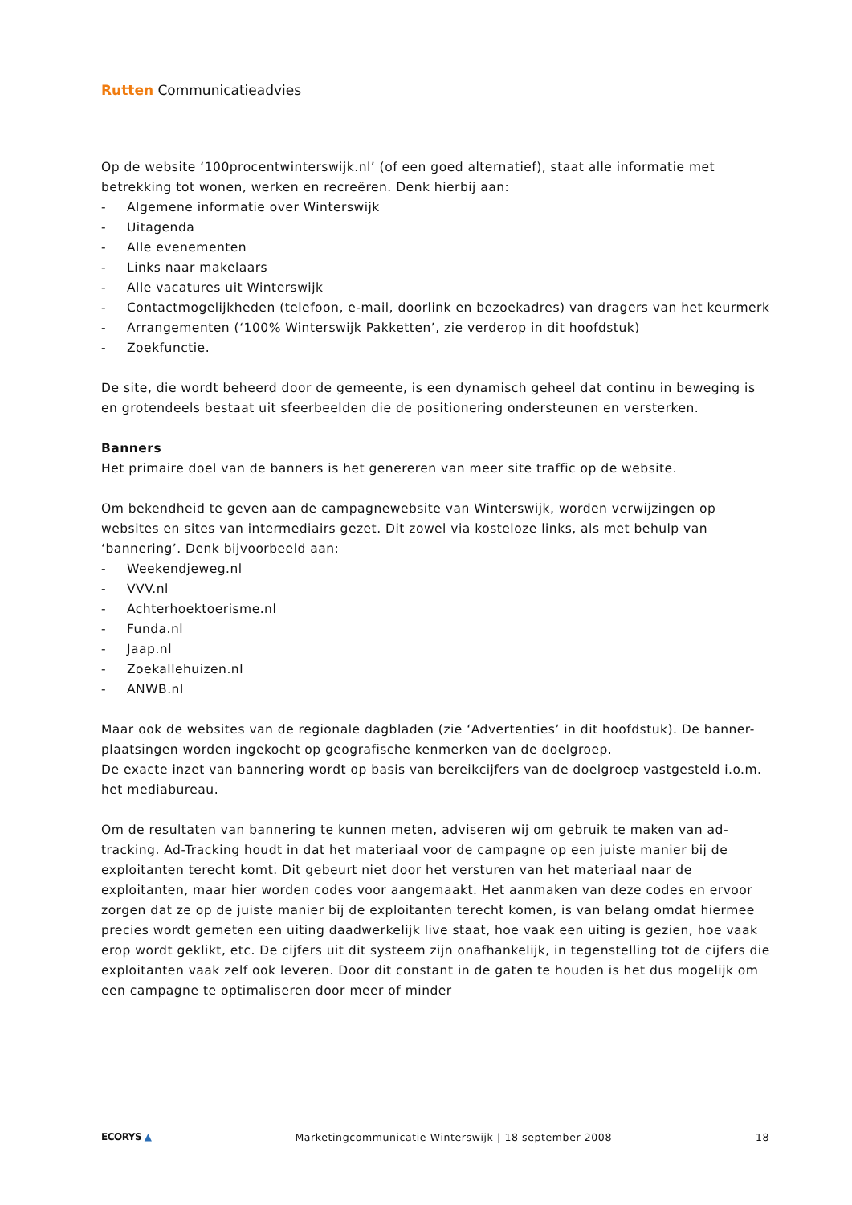Rutten Communicatieadvies
Op de website ‘100procentwinterswijk.nl’ (of een goed alternatief), staat alle informatie met betrekking tot wonen, werken en recreëren. Denk hierbij aan:
- Algemene informatie over Winterswijk
- Uitagenda
- Alle evenementen
- Links naar makelaars
- Alle vacatures uit Winterswijk
- Contactmogelijkheden (telefoon, e-mail, doorlink en bezoekadres) van dragers van het keurmerk
- Arrangementen (‘100% Winterswijk Pakketten’, zie verderop in dit hoofdstuk)
- Zoekfunctie.
De site, die wordt beheerd door de gemeente, is een dynamisch geheel dat continu in beweging is en grotendeels bestaat uit sfeerbeelden die de positionering ondersteunen en versterken.
Banners
Het primaire doel van de banners is het genereren van meer site traffic op de website.
Om bekendheid te geven aan de campagnewebsite van Winterswijk, worden verwijzingen op websites en sites van intermediairs gezet. Dit zowel via kosteloze links, als met behulp van ‘bannering’. Denk bijvoorbeeld aan:
- Weekendjeweg.nl
- VVV.nl
- Achterhoektoerisme.nl
- Funda.nl
- Jaap.nl
- Zoekallehuizen.nl
- ANWB.nl
Maar ook de websites van de regionale dagbladen (zie ‘Advertenties’ in dit hoofdstuk). De banner-plaatsingen worden ingekocht op geografische kenmerken van de doelgroep.
De exacte inzet van bannering wordt op basis van bereikcijfers van de doelgroep vastgesteld i.o.m. het mediabureau.
Om de resultaten van bannering te kunnen meten, adviseren wij om gebruik te maken van ad-tracking. Ad-Tracking houdt in dat het materiaal voor de campagne op een juiste manier bij de exploitanten terecht komt. Dit gebeurt niet door het versturen van het materiaal naar de exploitanten, maar hier worden codes voor aangemaakt. Het aanmaken van deze codes en ervoor zorgen dat ze op de juiste manier bij de exploitanten terecht komen, is van belang omdat hiermee precies wordt gemeten een uiting daadwerkelijk live staat, hoe vaak een uiting is gezien, hoe vaak erop wordt geklikt, etc. De cijfers uit dit systeem zijn onafhankelijk, in tegenstelling tot de cijfers die exploitanten vaak zelf ook leveren. Door dit constant in de gaten te houden is het dus mogelijk om een campagne te optimaliseren door meer of minder
ECORYS ▲ Marketingcommunicatie Winterswijk | 18 september 2008 18